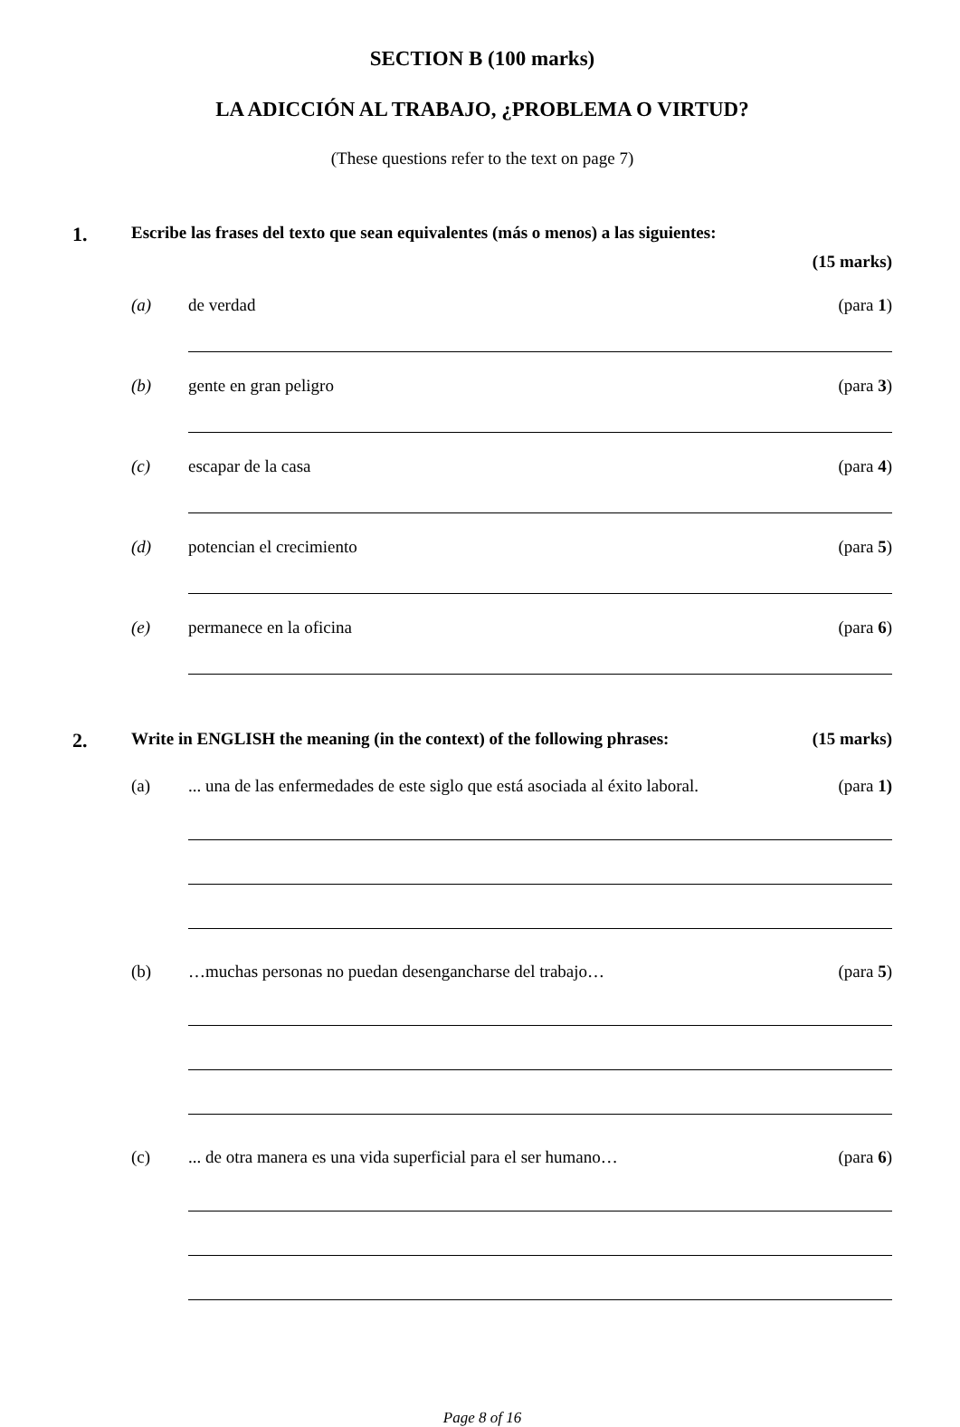SECTION B (100 marks)
LA ADICCIÓN AL TRABAJO, ¿PROBLEMA O VIRTUD?
(These questions refer to the text on page 7)
1.
Escribe las frases del texto que sean equivalentes (más o menos) a las siguientes:
(15 marks)
(a) de verdad (para 1)
(b) gente en gran peligro (para 3)
(c) escapar de la casa (para 4)
(d) potencian el crecimiento (para 5)
(e) permanece en la oficina (para 6)
2.
Write in ENGLISH the meaning (in the context) of the following phrases:
(15 marks)
(a) ... una de las enfermedades de este siglo que está asociada al éxito laboral.
(para 1)
(b) …muchas personas no puedan desengancharse del trabajo…
(para 5)
(c) ... de otra manera es una vida superficial para el ser humano…
(para 6)
Page 8 of 16